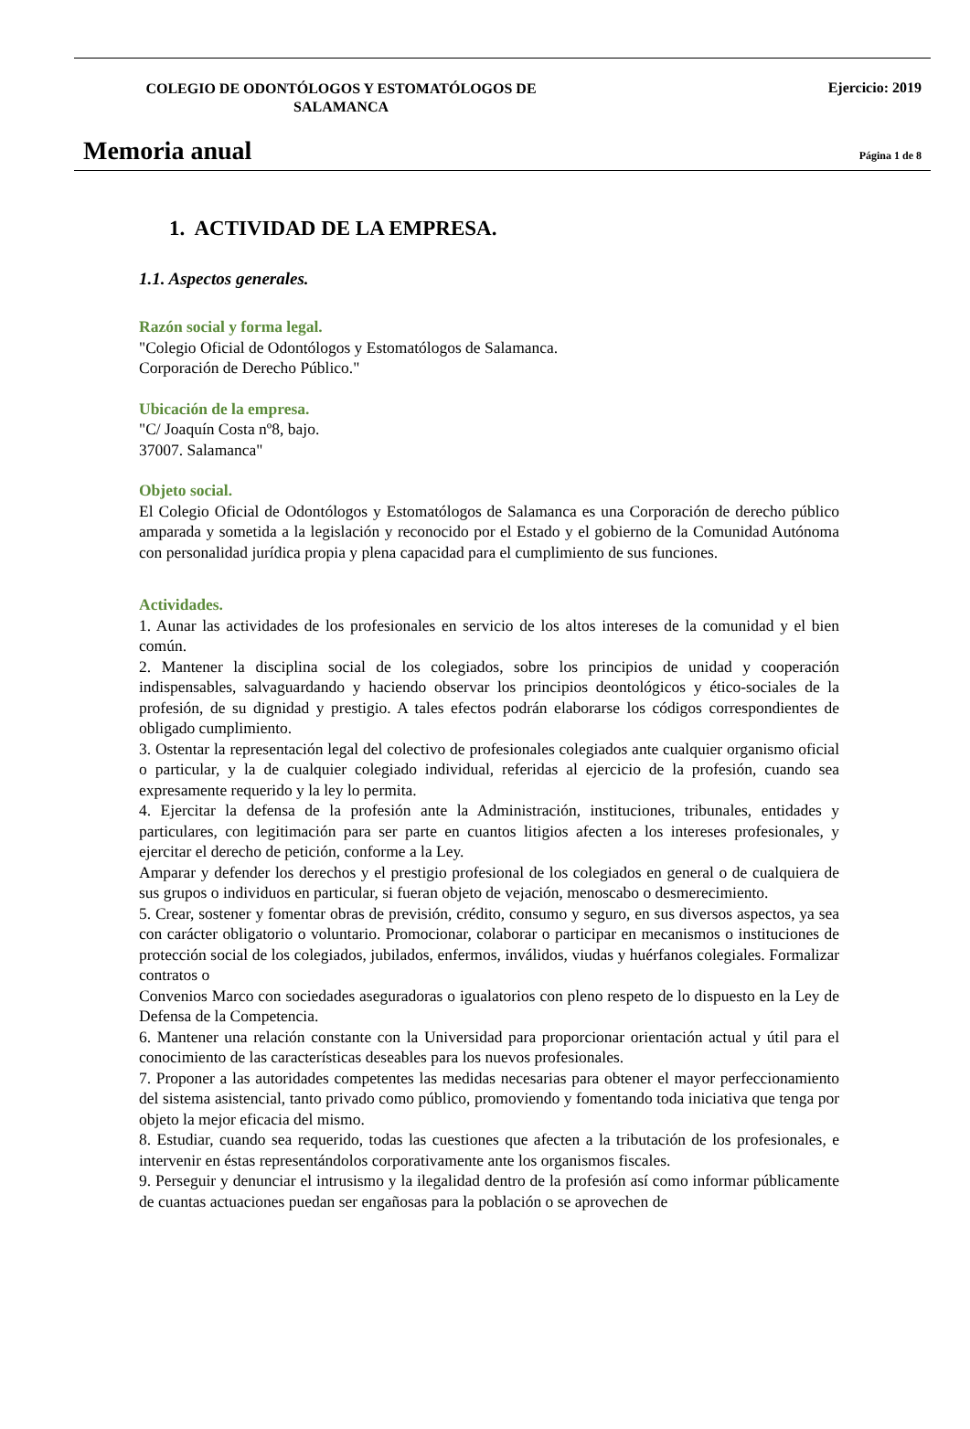COLEGIO DE ODONTÓLOGOS Y ESTOMATÓLOGOS DE SALAMANCA
Ejercicio: 2019
Memoria anual
Página 1 de 8
1. ACTIVIDAD DE LA EMPRESA.
1.1. Aspectos generales.
Razón social y forma legal.
"Colegio Oficial de Odontólogos y Estomatólogos de Salamanca.
Corporación de Derecho Público."
Ubicación de la empresa.
"C/ Joaquín Costa nº8, bajo.
37007. Salamanca"
Objeto social.
El Colegio Oficial de Odontólogos y Estomatólogos de Salamanca es una Corporación de derecho público amparada y sometida a la legislación y reconocido por el Estado y el gobierno de la Comunidad Autónoma con personalidad jurídica propia y plena capacidad para el cumplimiento de sus funciones.
Actividades.
1. Aunar las actividades de los profesionales en servicio de los altos intereses de la comunidad y el bien común.
2. Mantener la disciplina social de los colegiados, sobre los principios de unidad y cooperación indispensables, salvaguardando y haciendo observar los principios deontológicos y ético-sociales de la profesión, de su dignidad y prestigio. A tales efectos podrán elaborarse los códigos correspondientes de obligado cumplimiento.
3. Ostentar la representación legal del colectivo de profesionales colegiados ante cualquier organismo oficial o particular, y la de cualquier colegiado individual, referidas al ejercicio de la profesión, cuando sea expresamente requerido y la ley lo permita.
4. Ejercitar la defensa de la profesión ante la Administración, instituciones, tribunales, entidades y particulares, con legitimación para ser parte en cuantos litigios afecten a los intereses profesionales, y ejercitar el derecho de petición, conforme a la Ley.
Amparar y defender los derechos y el prestigio profesional de los colegiados en general o de cualquiera de sus grupos o individuos en particular, si fueran objeto de vejación, menoscabo o desmerecimiento.
5. Crear, sostener y fomentar obras de previsión, crédito, consumo y seguro, en sus diversos aspectos, ya sea con carácter obligatorio o voluntario. Promocionar, colaborar o participar en mecanismos o instituciones de protección social de los colegiados, jubilados, enfermos, inválidos, viudas y huérfanos colegiales. Formalizar contratos o
Convenios Marco con sociedades aseguradoras o igualatorios con pleno respeto de lo dispuesto en la Ley de Defensa de la Competencia.
6. Mantener una relación constante con la Universidad para proporcionar orientación actual y útil para el conocimiento de las características deseables para los nuevos profesionales.
7. Proponer a las autoridades competentes las medidas necesarias para obtener el mayor perfeccionamiento del sistema asistencial, tanto privado como público, promoviendo y fomentando toda iniciativa que tenga por objeto la mejor eficacia del mismo.
8. Estudiar, cuando sea requerido, todas las cuestiones que afecten a la tributación de los profesionales, e intervenir en éstas representándolos corporativamente ante los organismos fiscales.
9. Perseguir y denunciar el intrusismo y la ilegalidad dentro de la profesión así como informar públicamente de cuantas actuaciones puedan ser engañosas para la población o se aprovechen de